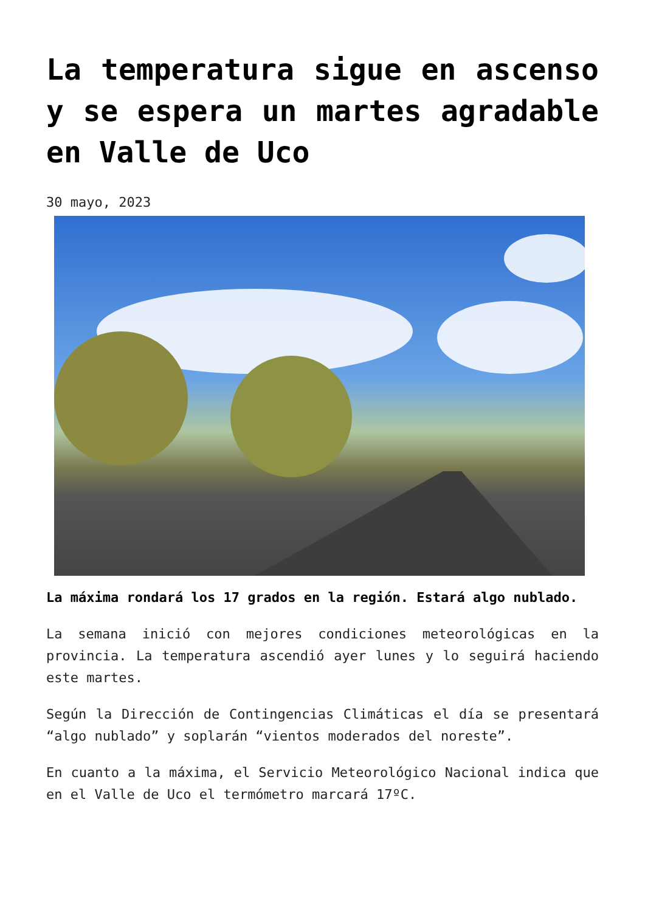La temperatura sigue en ascenso y se espera un martes agradable en Valle de Uco
30 mayo, 2023
La máxima rondará los 17 grados en la región. Estará algo nublado.
La semana inició con mejores condiciones meteorológicas en la provincia. La temperatura ascendió ayer lunes y lo seguirá haciendo este martes.
Según la Dirección de Contingencias Climáticas el día se presentará “algo nublado” y soplarán “vientos moderados del noreste”.
En cuanto a la máxima, el Servicio Meteorológico Nacional indica que en el Valle de Uco el termómetro marcará 17ºC.